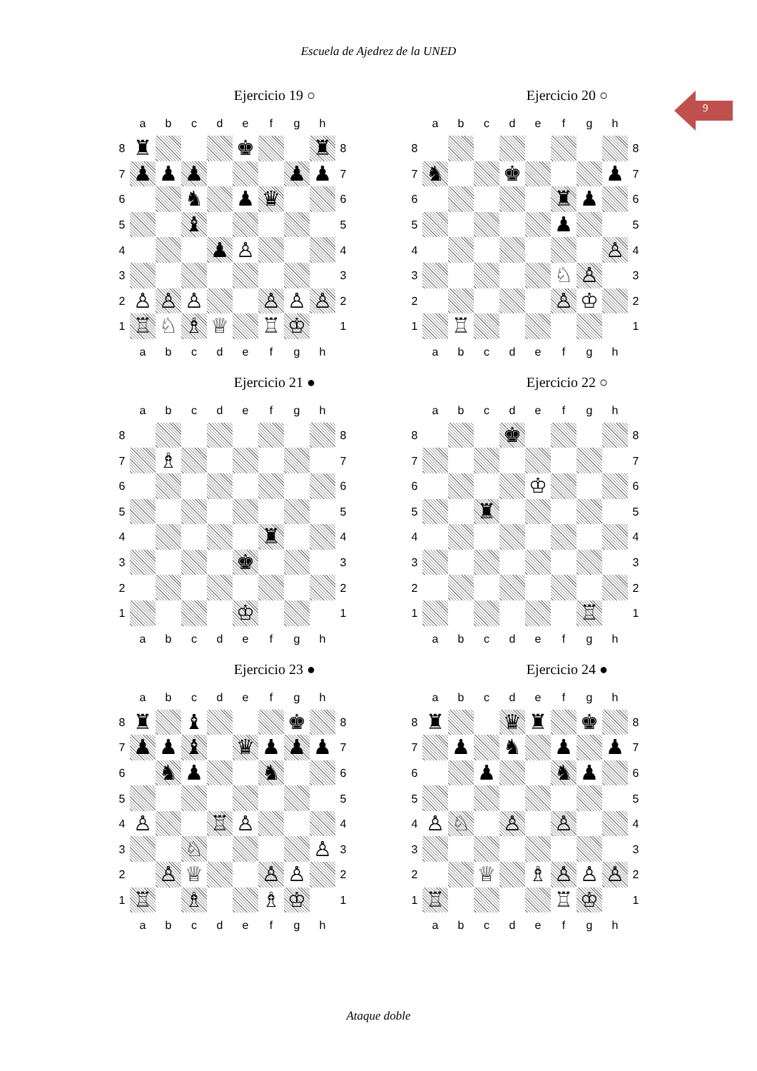Escuela de Ajedrez de la UNED
9
Ejercicio 19 ○
| | a | b | c | d | e | f | g | h | |
| 8 | ♜ | | | | ♚ | | | ♜ | 8 |
| 7 | ♟ | ♟ | ♟ | | | | ♟ | ♟ | 7 |
| 6 | | | ♞ | | ♟ | ♛ | | | 6 |
| 5 | | | ♝ | | | | | | 5 |
| 4 | | | | ♟ | ♙ | | | | 4 |
| 3 | | | | | | | | | 3 |
| 2 | ♙ | ♙ | ♙ | | | ♙ | ♙ | ♙ | 2 |
| 1 | ♖ | ♘ | ♗ | ♕ | | ♖ | ♔ | | 1 |
| | a | b | c | d | e | f | g | h | |
Ejercicio 20 ○
| | a | b | c | d | e | f | g | h | |
| 8 | | | | | | | | | 8 |
| 7 | ♞ | | | ♚ | | | | ♟ | 7 |
| 6 | | | | | | ♜ | ♟ | | 6 |
| 5 | | | | | | ♟ | | | 5 |
| 4 | | | | | | | | ♙ | 4 |
| 3 | | | | | | ♘ | ♙ | | 3 |
| 2 | | | | | | ♙ | ♔ | | 2 |
| 1 | | ♖ | | | | | | | 1 |
| | a | b | c | d | e | f | g | h | |
Ejercicio 21 ●
| | a | b | c | d | e | f | g | h | |
| 8 | | | | | | | | | 8 |
| 7 | | ♗ | | | | | | | 7 |
| 6 | | | | | | | | | 6 |
| 5 | | | | | | | | | 5 |
| 4 | | | | | | ♜ | | | 4 |
| 3 | | | | | ♚ | | | | 3 |
| 2 | | | | | | | | | 2 |
| 1 | | | | | ♔ | | | | 1 |
| | a | b | c | d | e | f | g | h | |
Ejercicio 22 ○
| | a | b | c | d | e | f | g | h | |
| 8 | | | | ♚ | | | | | 8 |
| 7 | | | | | | | | | 7 |
| 6 | | | | | ♔ | | | | 6 |
| 5 | | | ♜ | | | | | | 5 |
| 4 | | | | | | | | | 4 |
| 3 | | | | | | | | | 3 |
| 2 | | | | | | | | | 2 |
| 1 | | | | | | | ♖ | | 1 |
| | a | b | c | d | e | f | g | h | |
Ejercicio 23 ●
| | a | b | c | d | e | f | g | h | |
| 8 | ♜ | | ♝ | | | | ♚ | | 8 |
| 7 | ♟ | ♟ | ♝ | | ♛ | ♟ | ♟ | ♟ | 7 |
| 6 | | ♞ | ♟ | | | ♞ | | | 6 |
| 5 | | | | | | | | | 5 |
| 4 | ♙ | | | ♖ | ♙ | | | | 4 |
| 3 | | | ♘ | | | | | ♙ | 3 |
| 2 | | ♙ | ♕ | | | ♙ | ♙ | | 2 |
| 1 | ♖ | | ♗ | | | ♗ | ♔ | | 1 |
| | a | b | c | d | e | f | g | h | |
Ejercicio 24 ●
| | a | b | c | d | e | f | g | h | |
| 8 | ♜ | | | ♛ | ♜ | | ♚ | | 8 |
| 7 | | ♟ | | ♞ | | ♟ | | ♟ | 7 |
| 6 | | | ♟ | | | ♞ | ♟ | | 6 |
| 5 | | | | | | | | | 5 |
| 4 | ♙ | ♘ | | ♙ | | ♙ | | | 4 |
| 3 | | | | | | | | | 3 |
| 2 | | | ♕ | | ♗ | ♙ | ♙ | ♙ | 2 |
| 1 | ♖ | | | | | ♖ | ♔ | | 1 |
| | a | b | c | d | e | f | g | h | |
Ataque doble